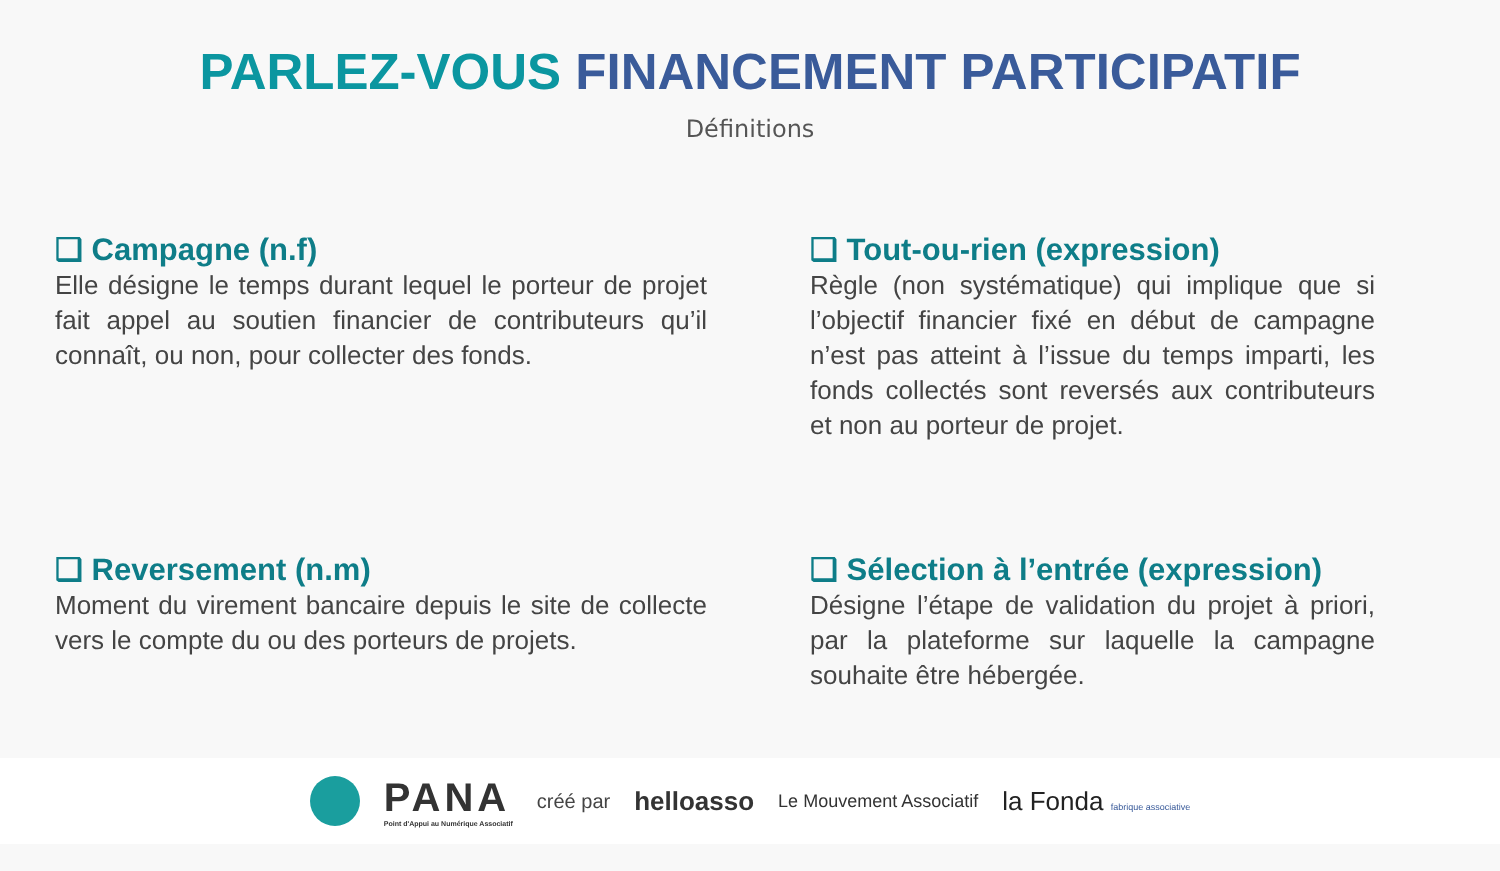PARLEZ-VOUS FINANCEMENT PARTICIPATIF
Définitions
❑ Campagne (n.f)
Elle désigne le temps durant lequel le porteur de projet fait appel au soutien financier de contributeurs qu’il connaît, ou non, pour collecter des fonds.
❑ Tout-ou-rien (expression)
Règle (non systématique) qui implique que si l’objectif financier fixé en début de campagne n’est pas atteint à l’issue du temps imparti, les fonds collectés sont reversés aux contributeurs et non au porteur de projet.
❑ Reversement (n.m)
Moment du virement bancaire depuis le site de collecte vers le compte du ou des porteurs de projets.
❑ Sélection à l’entrée (expression)
Désigne l’étape de validation du projet à priori, par la plateforme sur laquelle la campagne souhaite être hébergée.
PANA
Point d'Appui au Numérique Associatif
créé par
helloasso
Le Mouvement Associatif
la Fonda fabrique associative